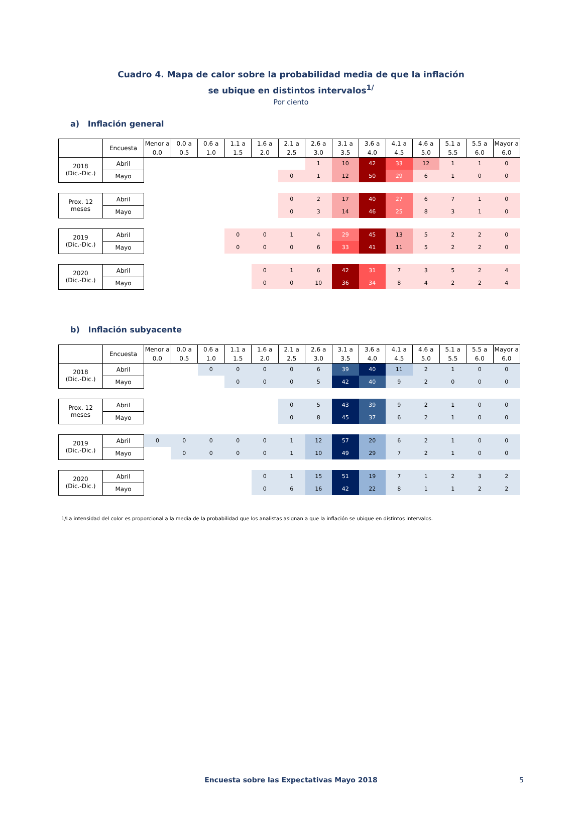Cuadro 4. Mapa de calor sobre la probabilidad media de que la inflación
se ubique en distintos intervalos<sup>1/</sup>
Por ciento
a) Inflación general
| | Encuesta | Menor a 0.0 | 0.0 a 0.5 | 0.6 a 1.0 | 1.1 a 1.5 | 1.6 a 2.0 | 2.1 a 2.5 | 2.6 a 3.0 | 3.1 a 3.5 | 3.6 a 4.0 | 4.1 a 4.5 | 4.6 a 5.0 | 5.1 a 5.5 | 5.5 a 6.0 | Mayor a 6.0 |
| --- | --- | --- | --- | --- | --- | --- | --- | --- | --- | --- | --- | --- | --- | --- | --- |
| 2018 (Dic.-Dic.) | Abril | | | | | | | 1 | 10 | 42 | 33 | 12 | 1 | 1 | 0 |
| | Mayo | | | | | | 0 | 1 | 12 | 50 | 29 | 6 | 1 | 0 | 0 |
| Prox. 12 meses | Abril | | | | | | 0 | 2 | 17 | 40 | 27 | 6 | 7 | 1 | 0 |
| | Mayo | | | | | | 0 | 3 | 14 | 46 | 25 | 8 | 3 | 1 | 0 |
| 2019 (Dic.-Dic.) | Abril | | | | 0 | 0 | 1 | 4 | 29 | 45 | 13 | 5 | 2 | 2 | 0 |
| | Mayo | | | | 0 | 0 | 0 | 6 | 33 | 41 | 11 | 5 | 2 | 2 | 0 |
| 2020 (Dic.-Dic.) | Abril | | | | | 0 | 1 | 6 | 42 | 31 | 7 | 3 | 5 | 2 | 4 |
| | Mayo | | | | | 0 | 0 | 10 | 36 | 34 | 8 | 4 | 2 | 2 | 4 |
b) Inflación subyacente
| | Encuesta | Menor a 0.0 | 0.0 a 0.5 | 0.6 a 1.0 | 1.1 a 1.5 | 1.6 a 2.0 | 2.1 a 2.5 | 2.6 a 3.0 | 3.1 a 3.5 | 3.6 a 4.0 | 4.1 a 4.5 | 4.6 a 5.0 | 5.1 a 5.5 | 5.5 a 6.0 | Mayor a 6.0 |
| --- | --- | --- | --- | --- | --- | --- | --- | --- | --- | --- | --- | --- | --- | --- | --- |
| 2018 (Dic.-Dic.) | Abril | | | 0 | 0 | 0 | 0 | 6 | 39 | 40 | 11 | 2 | 1 | 0 | 0 |
| | Mayo | | | | 0 | 0 | 0 | 5 | 42 | 40 | 9 | 2 | 0 | 0 | 0 |
| Prox. 12 meses | Abril | | | | | | 0 | 5 | 43 | 39 | 9 | 2 | 1 | 0 | 0 |
| | Mayo | | | | | | 0 | 8 | 45 | 37 | 6 | 2 | 1 | 0 | 0 |
| 2019 (Dic.-Dic.) | Abril | 0 | 0 | 0 | 0 | 0 | 1 | 12 | 57 | 20 | 6 | 2 | 1 | 0 | 0 |
| | Mayo | | 0 | 0 | 0 | 0 | 1 | 10 | 49 | 29 | 7 | 2 | 1 | 0 | 0 |
| 2020 (Dic.-Dic.) | Abril | | | | | 0 | 1 | 15 | 51 | 19 | 7 | 1 | 2 | 3 | 2 |
| | Mayo | | | | | 0 | 6 | 16 | 42 | 22 | 8 | 1 | 1 | 2 | 2 |
1/La intensidad del color es proporcional a la media de la probabilidad que los analistas asignan a que la inflación se ubique en distintos intervalos.
Encuesta sobre las Expectativas Mayo 2018 5